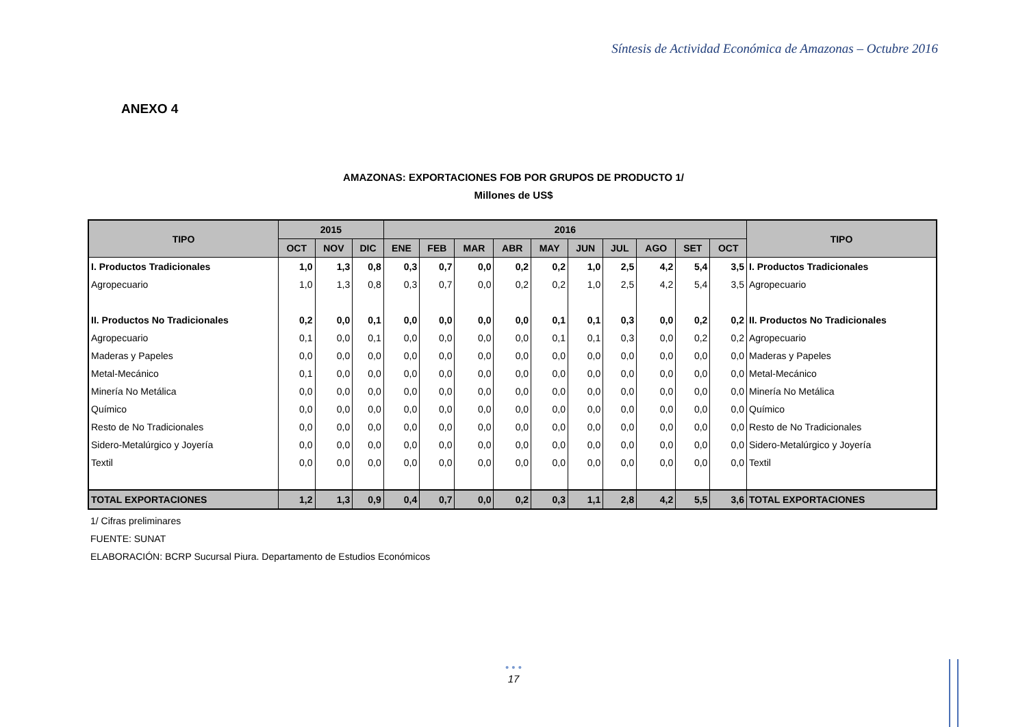Síntesis de Actividad Económica de Amazonas – Octubre 2016
ANEXO 4
AMAZONAS: EXPORTACIONES FOB POR GRUPOS DE PRODUCTO 1/
Millones de US$
| TIPO | 2015 | | | 2016 | | | | | | | | | | TIPO |
| --- | --- | --- | --- | --- | --- | --- | --- | --- | --- | --- | --- | --- | --- | --- |
| | OCT | NOV | DIC | ENE | FEB | MAR | ABR | MAY | JUN | JUL | AGO | SET | OCT | |
| I. Productos Tradicionales | 1,0 | 1,3 | 0,8 | 0,3 | 0,7 | 0,0 | 0,2 | 0,2 | 1,0 | 2,5 | 4,2 | 5,4 | 3,5 | I. Productos Tradicionales |
| Agropecuario | 1,0 | 1,3 | 0,8 | 0,3 | 0,7 | 0,0 | 0,2 | 0,2 | 1,0 | 2,5 | 4,2 | 5,4 | 3,5 | Agropecuario |
| II. Productos No Tradicionales | 0,2 | 0,0 | 0,1 | 0,0 | 0,0 | 0,0 | 0,0 | 0,1 | 0,1 | 0,3 | 0,0 | 0,2 | 0,2 | II. Productos No Tradicionales |
| Agropecuario | 0,1 | 0,0 | 0,1 | 0,0 | 0,0 | 0,0 | 0,0 | 0,1 | 0,1 | 0,3 | 0,0 | 0,2 | 0,2 | Agropecuario |
| Maderas y Papeles | 0,0 | 0,0 | 0,0 | 0,0 | 0,0 | 0,0 | 0,0 | 0,0 | 0,0 | 0,0 | 0,0 | 0,0 | 0,0 | Maderas y Papeles |
| Metal-Mecánico | 0,1 | 0,0 | 0,0 | 0,0 | 0,0 | 0,0 | 0,0 | 0,0 | 0,0 | 0,0 | 0,0 | 0,0 | 0,0 | Metal-Mecánico |
| Minería No Metálica | 0,0 | 0,0 | 0,0 | 0,0 | 0,0 | 0,0 | 0,0 | 0,0 | 0,0 | 0,0 | 0,0 | 0,0 | 0,0 | Minería No Metálica |
| Químico | 0,0 | 0,0 | 0,0 | 0,0 | 0,0 | 0,0 | 0,0 | 0,0 | 0,0 | 0,0 | 0,0 | 0,0 | 0,0 | Químico |
| Resto de No Tradicionales | 0,0 | 0,0 | 0,0 | 0,0 | 0,0 | 0,0 | 0,0 | 0,0 | 0,0 | 0,0 | 0,0 | 0,0 | 0,0 | Resto de No Tradicionales |
| Sidero-Metalúrgico y Joyería | 0,0 | 0,0 | 0,0 | 0,0 | 0,0 | 0,0 | 0,0 | 0,0 | 0,0 | 0,0 | 0,0 | 0,0 | 0,0 | Sidero-Metalúrgico y Joyería |
| Textil | 0,0 | 0,0 | 0,0 | 0,0 | 0,0 | 0,0 | 0,0 | 0,0 | 0,0 | 0,0 | 0,0 | 0,0 | 0,0 | Textil |
| TOTAL EXPORTACIONES | 1,2 | 1,3 | 0,9 | 0,4 | 0,7 | 0,0 | 0,2 | 0,3 | 1,1 | 2,8 | 4,2 | 5,5 | 3,6 | TOTAL EXPORTACIONES |
1/ Cifras preliminares
FUENTE: SUNAT
ELABORACIÓN: BCRP Sucursal Piura. Departamento de Estudios Económicos
• • •
17